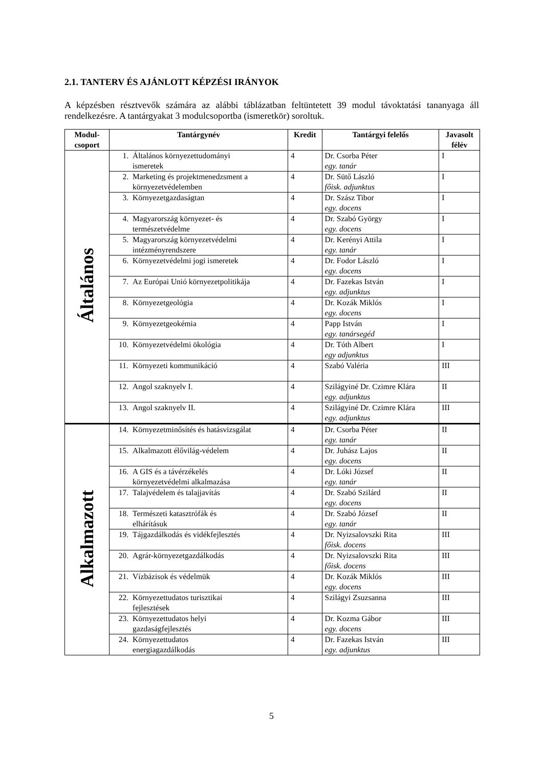2.1. TANTERV ÉS AJÁNLOTT KÉPZÉSI IRÁNYOK
A képzésben résztvevők számára az alábbi táblázatban feltüntetett 39 modul távoktatási tananyaga áll rendelkezésre. A tantárgyakat 3 modulcsoportba (ismeretkör) soroltuk.
| Modul- csoport | Tantárgynév | Kredit | Tantárgyi felelős | Javasolt félév |
| --- | --- | --- | --- | --- |
| Általános | 1. Általános környezettudományi ismeretek | 4 | Dr. Csorba Péter egy. tanár | I |
| | 2. Marketing és projektmenedzsment a környezetvédelemben | 4 | Dr. Sütő László főisk. adjunktus | I |
| | 3. Környezetgazdaságtan | 4 | Dr. Szász Tibor egy. docens | I |
| | 4. Magyarország környezet- és természetvédelme | 4 | Dr. Szabó György egy. docens | I |
| | 5. Magyarország környezetvédelmi intézményrendszere | 4 | Dr. Kerényi Attila egy. tanár | I |
| | 6. Környezetvédelmi jogi ismeretek | 4 | Dr. Fodor László egy. docens | I |
| | 7. Az Európai Unió környezetpolitikája | 4 | Dr. Fazekas István egy. adjunktus | I |
| | 8. Környezetgeológia | 4 | Dr. Kozák Miklós egy. docens | I |
| | 9. Környezetgeokémia | 4 | Papp István egy. tanársegéd | I |
| | 10. Környezetvédelmi ökológia | 4 | Dr. Tóth Albert egy adjunktus | I |
| | 11. Környezeti kommunikáció | 4 | Szabó Valéria | III |
| | 12. Angol szaknyelv I. | 4 | Szilágyiné Dr. Czimre Klára egy. adjunktus | II |
| | 13. Angol szaknyelv II. | 4 | Szilágyiné Dr. Czimre Klára egy. adjunktus | III |
| Alkalmazott | 14. Környezetminősítés és hatásvizsgálat | 4 | Dr. Csorba Péter egy. tanár | II |
| | 15. Alkalmazott élővilág-védelem | 4 | Dr. Juhász Lajos egy. docens | II |
| | 16. A GIS és a távérzékelés környezetvédelmi alkalmazása | 4 | Dr. Lóki József egy. tanár | II |
| | 17. Talajvédelem és talajjavítás | 4 | Dr. Szabó Szilárd egy. docens | II |
| | 18. Természeti katasztrófák és elhárításuk | 4 | Dr. Szabó József egy. tanár | II |
| | 19. Tájgazdálkodás és vidékfejlesztés | 4 | Dr. Nyizsalovszki Rita főisk. docens | III |
| | 20. Agrár-környezetgazdálkodás | 4 | Dr. Nyizsalovszki Rita főisk. docens | III |
| | 21. Vízbázisok és védelmük | 4 | Dr. Kozák Miklós egy. docens | III |
| | 22. Környezettudatos turisztikai fejlesztések | 4 | Szilágyi Zsuzsanna | III |
| | 23. Környezettudatos helyi gazdaságfejlesztés | 4 | Dr. Kozma Gábor egy. docens | III |
| | 24. Környezettudatos energiagazdálkodás | 4 | Dr. Fazekas István egy. adjunktus | III |
5